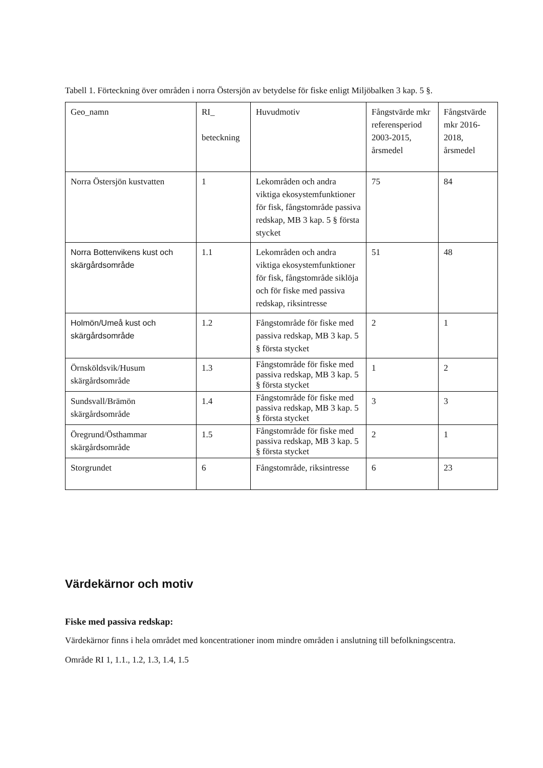Tabell 1. Förteckning över områden i norra Östersjön av betydelse för fiske enligt Miljöbalken 3 kap. 5 §.
| Geo_namn | RI_ beteckning | Huvudmotiv | Fångstvärde mkr referensperiod 2003-2015, årsmedel | Fångstvärde mkr 2016-2018, årsmedel |
| Norra Östersjön kustvatten | 1 | Lekområden och andra viktiga ekosystemfunktioner för fisk, fångstområde passiva redskap, MB 3 kap. 5 § första stycket | 75 | 84 |
| Norra Bottenvikens kust och skärgårdsområde | 1.1 | Lekområden och andra viktiga ekosystemfunktioner för fisk, fångstområde siklöja och för fiske med passiva redskap, riksintresse | 51 | 48 |
| Holmön/Umeå kust och skärgårdsområde | 1.2 | Fångstområde för fiske med passiva redskap, MB 3 kap. 5 § första stycket | 2 | 1 |
| Örnsköldsvik/Husum skärgårdsområde | 1.3 | Fångstområde för fiske med passiva redskap, MB 3 kap. 5 § första stycket | 1 | 2 |
| Sundsvall/Brämön skärgårdsområde | 1.4 | Fångstområde för fiske med passiva redskap, MB 3 kap. 5 § första stycket | 3 | 3 |
| Öregrund/Östhammar skärgårdsområde | 1.5 | Fångstområde för fiske med passiva redskap, MB 3 kap. 5 § första stycket | 2 | 1 |
| Storgrundet | 6 | Fångstområde, riksintresse | 6 | 23 |
Värdekärnor och motiv
Fiske med passiva redskap:
Värdekärnor finns i hela området med koncentrationer inom mindre områden i anslutning till befolkningscentra.
Område RI 1, 1.1., 1.2, 1.3, 1.4, 1.5